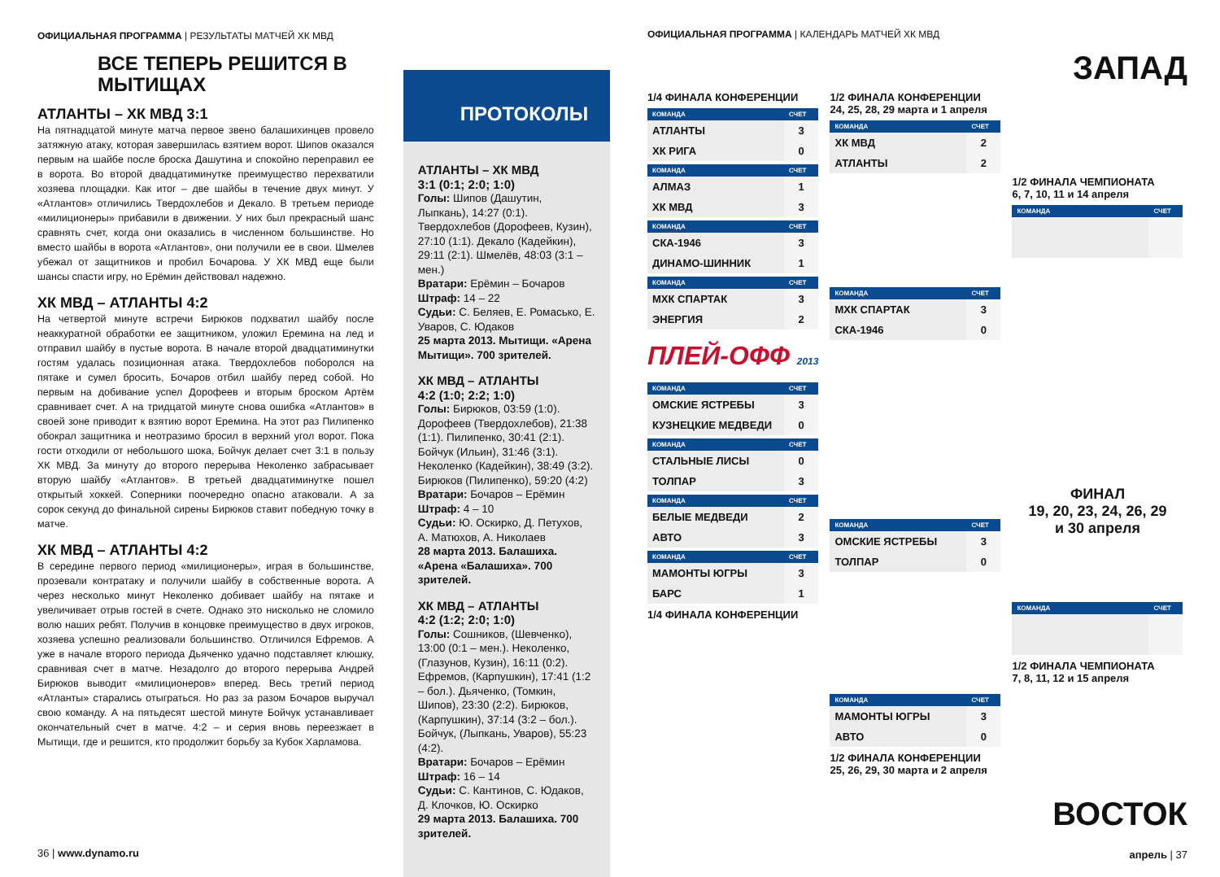ОФИЦИАЛЬНАЯ ПРОГРАММА | РЕЗУЛЬТАТЫ МАТЧЕЙ ХК МВД
ВСЕ ТЕПЕРЬ РЕШИТСЯ В МЫТИЩАХ
АТЛАНТЫ – ХК МВД 3:1
На пятнадцатой минуте матча первое звено балашихинцев провело затяжную атаку, которая завершилась взятием ворот. Шипов оказался первым на шайбе после броска Дашутина и спокойно переправил ее в ворота. Во второй двадцатиминутке преимущество перехватили хозяева площадки. Как итог – две шайбы в течение двух минут. У «Атлантов» отличились Твердохлебов и Декало. В третьем периоде «милиционеры» прибавили в движении. У них был прекрасный шанс сравнять счет, когда они оказались в численном большинстве. Но вместо шайбы в ворота «Атлантов», они получили ее в свои. Шмелев убежал от защитников и пробил Бочарова. У ХК МВД еще были шансы спасти игру, но Ерёмин действовал надежно.
ХК МВД – АТЛАНТЫ 4:2
На четвертой минуте встречи Бирюков подхватил шайбу после неаккуратной обработки ее защитником, уложил Еремина на лед и отправил шайбу в пустые ворота. В начале второй двадцатиминутки гостям удалась позиционная атака. Твердохлебов поборолся на пятаке и сумел бросить, Бочаров отбил шайбу перед собой. Но первым на добивание успел Дорофеев и вторым броском Артём сравнивает счет. А на тридцатой минуте снова ошибка «Атлантов» в своей зоне приводит к взятию ворот Еремина. На этот раз Пилипенко обокрал защитника и неотразимо бросил в верхний угол ворот. Пока гости отходили от небольшого шока, Бойчук делает счет 3:1 в пользу ХК МВД. За минуту до второго перерыва Неколенко забрасывает вторую шайбу «Атлантов». В третьей двадцатиминутке пошел открытый хоккей. Соперники поочередно опасно атаковали. А за сорок секунд до финальной сирены Бирюков ставит победную точку в матче.
ХК МВД – АТЛАНТЫ 4:2
В середине первого период «милиционеры», играя в большинстве, прозевали контратаку и получили шайбу в собственные ворота. А через несколько минут Неколенко добивает шайбу на пятаке и увеличивает отрыв гостей в счете. Однако это нисколько не сломило волю наших ребят. Получив в концовке преимущество в двух игроков, хозяева успешно реализовали большинство. Отличился Ефремов. А уже в начале второго периода Дьяченко удачно подставляет клюшку, сравнивая счет в матче. Незадолго до второго перерыва Андрей Бирюков выводит «милиционеров» вперед. Весь третий период «Атланты» старались отыграться. Но раз за разом Бочаров выручал свою команду. А на пятьдесят шестой минуте Бойчук устанавливает окончательный счет в матче. 4:2 – и серия вновь переезжает в Мытищи, где и решится, кто продолжит борьбу за Кубок Харламова.
36 | www.dynamo.ru
ПРОТОКОЛЫ
АТЛАНТЫ – ХК МВД
3:1 (0:1; 2:0; 1:0)
Голы: Шипов (Дашутин, Лыпкань), 14:27 (0:1). Твердохлебов (Дорофеев, Кузин), 27:10 (1:1). Декало (Кадейкин), 29:11 (2:1). Шмелёв, 48:03 (3:1 – мен.)
Вратари: Ерёмин – Бочаров
Штраф: 14 – 22
Судьи: С. Беляев, Е. Ромасько, Е. Уваров, С. Юдаков
25 марта 2013. Мытищи. «Арена Мытищи». 700 зрителей.
ХК МВД – АТЛАНТЫ
4:2 (1:0; 2:2; 1:0)
Голы: Бирюков, 03:59 (1:0). Дорофеев (Твердохлебов), 21:38 (1:1). Пилипенко, 30:41 (2:1). Бойчук (Ильин), 31:46 (3:1). Неколенко (Кадейкин), 38:49 (3:2). Бирюков (Пилипенко), 59:20 (4:2)
Вратари: Бочаров – Ерёмин
Штраф: 4 – 10
Судьи: Ю. Оскирко, Д. Петухов, А. Матюхов, А. Николаев
28 марта 2013. Балашиха. «Арена «Балашиха». 700 зрителей.
ХК МВД – АТЛАНТЫ
4:2 (1:2; 2:0; 1:0)
Голы: Сошников, (Шевченко), 13:00 (0:1 – мен.). Неколенко, (Глазунов, Кузин), 16:11 (0:2). Ефремов, (Карпушкин), 17:41 (1:2 – бол.). Дьяченко, (Томкин, Шипов), 23:30 (2:2). Бирюков, (Карпушкин), 37:14 (3:2 – бол.). Бойчук, (Лыпкань, Уваров), 55:23 (4:2).
Вратари: Бочаров – Ерёмин
Штраф: 16 – 14
Судьи: С. Кантинов, С. Юдаков, Д. Клочков, Ю. Оскирко
29 марта 2013. Балашиха. 700 зрителей.
ОФИЦИАЛЬНАЯ ПРОГРАММА | КАЛЕНДАРЬ МАТЧЕЙ ХК МВД
ЗАПАД
1/4 ФИНАЛА КОНФЕРЕНЦИИ
| КОМАНДА | СЧЕТ |
| --- | --- |
| АТЛАНТЫ | 3 |
| ХК РИГА | 0 |
| КОМАНДА | СЧЕТ |
| --- | --- |
| АЛМАЗ | 1 |
| ХК МВД | 3 |
| КОМАНДА | СЧЕТ |
| --- | --- |
| СКА-1946 | 3 |
| ДИНАМО-ШИННИК | 1 |
| КОМАНДА | СЧЕТ |
| --- | --- |
| МХК СПАРТАК | 3 |
| ЭНЕРГИЯ | 2 |
ПЛЕЙ-ОФФ 2013
| КОМАНДА | СЧЕТ |
| --- | --- |
| ОМСКИЕ ЯСТРЕБЫ | 3 |
| КУЗНЕЦКИЕ МЕДВЕДИ | 0 |
| КОМАНДА | СЧЕТ |
| --- | --- |
| СТАЛЬНЫЕ ЛИСЫ | 0 |
| ТОЛПАР | 3 |
| КОМАНДА | СЧЕТ |
| --- | --- |
| БЕЛЫЕ МЕДВЕДИ | 2 |
| АВТО | 3 |
| КОМАНДА | СЧЕТ |
| --- | --- |
| МАМОНТЫ ЮГРЫ | 3 |
| БАРС | 1 |
1/4 ФИНАЛА КОНФЕРЕНЦИИ
1/2 ФИНАЛА КОНФЕРЕНЦИИ
24, 25, 28, 29 марта и 1 апреля
| КОМАНДА | СЧЕТ |
| --- | --- |
| ХК МВД | 2 |
| АТЛАНТЫ | 2 |
| КОМАНДА | СЧЕТ |
| --- | --- |
| МХК СПАРТАК | 3 |
| СКА-1946 | 0 |
| КОМАНДА | СЧЕТ |
| --- | --- |
| ОМСКИЕ ЯСТРЕБЫ | 3 |
| ТОЛПАР | 0 |
| КОМАНДА | СЧЕТ |
| --- | --- |
| МАМОНТЫ ЮГРЫ | 3 |
| АВТО | 0 |
1/2 ФИНАЛА КОНФЕРЕНЦИИ
25, 26, 29, 30 марта и 2 апреля
1/2 ФИНАЛА ЧЕМПИОНАТА
6, 7, 10, 11 и 14 апреля
| КОМАНДА | СЧЕТ |
| --- | --- |
ФИНАЛ
19, 20, 23, 24, 26, 29
и 30 апреля
| КОМАНДА | СЧЕТ |
| --- | --- |
1/2 ФИНАЛА ЧЕМПИОНАТА
7, 8, 11, 12 и 15 апреля
ВОСТОК
апрель | 37